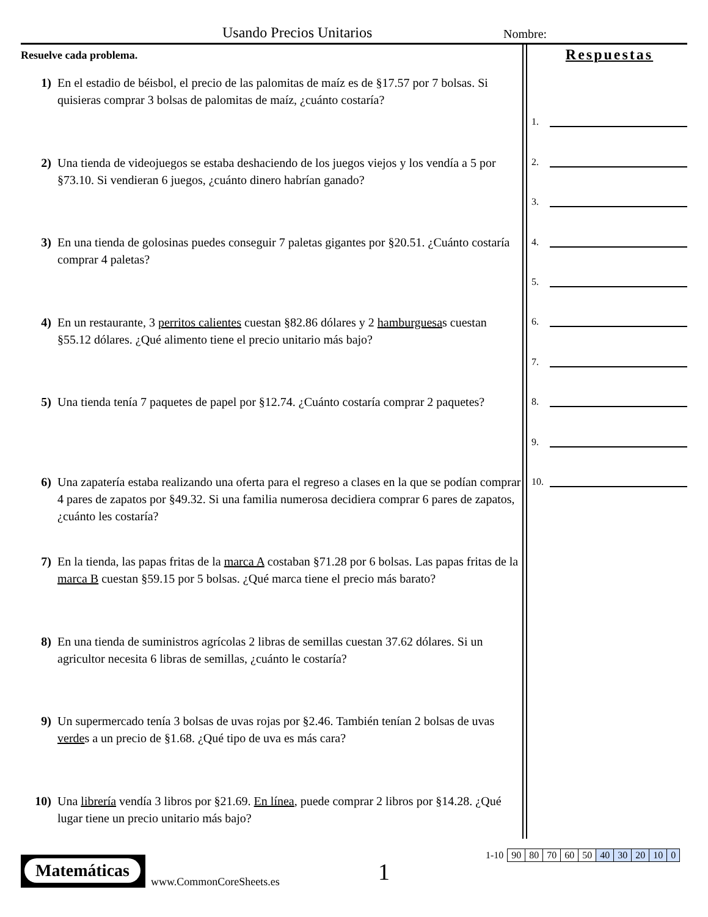Usando Precios Unitarios Nombre:
Resuelve cada problema.
1) En el estadio de béisbol, el precio de las palomitas de maíz es de §17.57 por 7 bolsas. Si quisieras comprar 3 bolsas de palomitas de maíz, ¿cuánto costaría?
2) Una tienda de videojuegos se estaba deshaciendo de los juegos viejos y los vendía a 5 por §73.10. Si vendieran 6 juegos, ¿cuánto dinero habrían ganado?
3) En una tienda de golosinas puedes conseguir 7 paletas gigantes por §20.51. ¿Cuánto costaría comprar 4 paletas?
4) En un restaurante, 3 perritos calientes cuestan §82.86 dólares y 2 hamburguesas cuestan §55.12 dólares. ¿Qué alimento tiene el precio unitario más bajo?
5) Una tienda tenía 7 paquetes de papel por §12.74. ¿Cuánto costaría comprar 2 paquetes?
6) Una zapatería estaba realizando una oferta para el regreso a clases en la que se podían comprar 4 pares de zapatos por §49.32. Si una familia numerosa decidiera comprar 6 pares de zapatos, ¿cuánto les costaría?
7) En la tienda, las papas fritas de la marca A costaban §71.28 por 6 bolsas. Las papas fritas de la marca B cuestan §59.15 por 5 bolsas. ¿Qué marca tiene el precio más barato?
8) En una tienda de suministros agrícolas 2 libras de semillas cuestan 37.62 dólares. Si un agricultor necesita 6 libras de semillas, ¿cuánto le costaría?
9) Un supermercado tenía 3 bolsas de uvas rojas por §2.46. También tenían 2 bolsas de uvas verdes a un precio de §1.68. ¿Qué tipo de uva es más cara?
10) Una librería vendía 3 libros por §21.69. En línea, puede comprar 2 libros por §14.28. ¿Qué lugar tiene un precio unitario más bajo?
Respuestas
1.
2.
3.
4.
5.
6.
7.
8.
9.
10.
Matemáticas
www.CommonCoreSheets.es 1
| 1-10 | 90 | 80 | 70 | 60 | 50 | 40 | 30 | 20 | 10 | 0 |